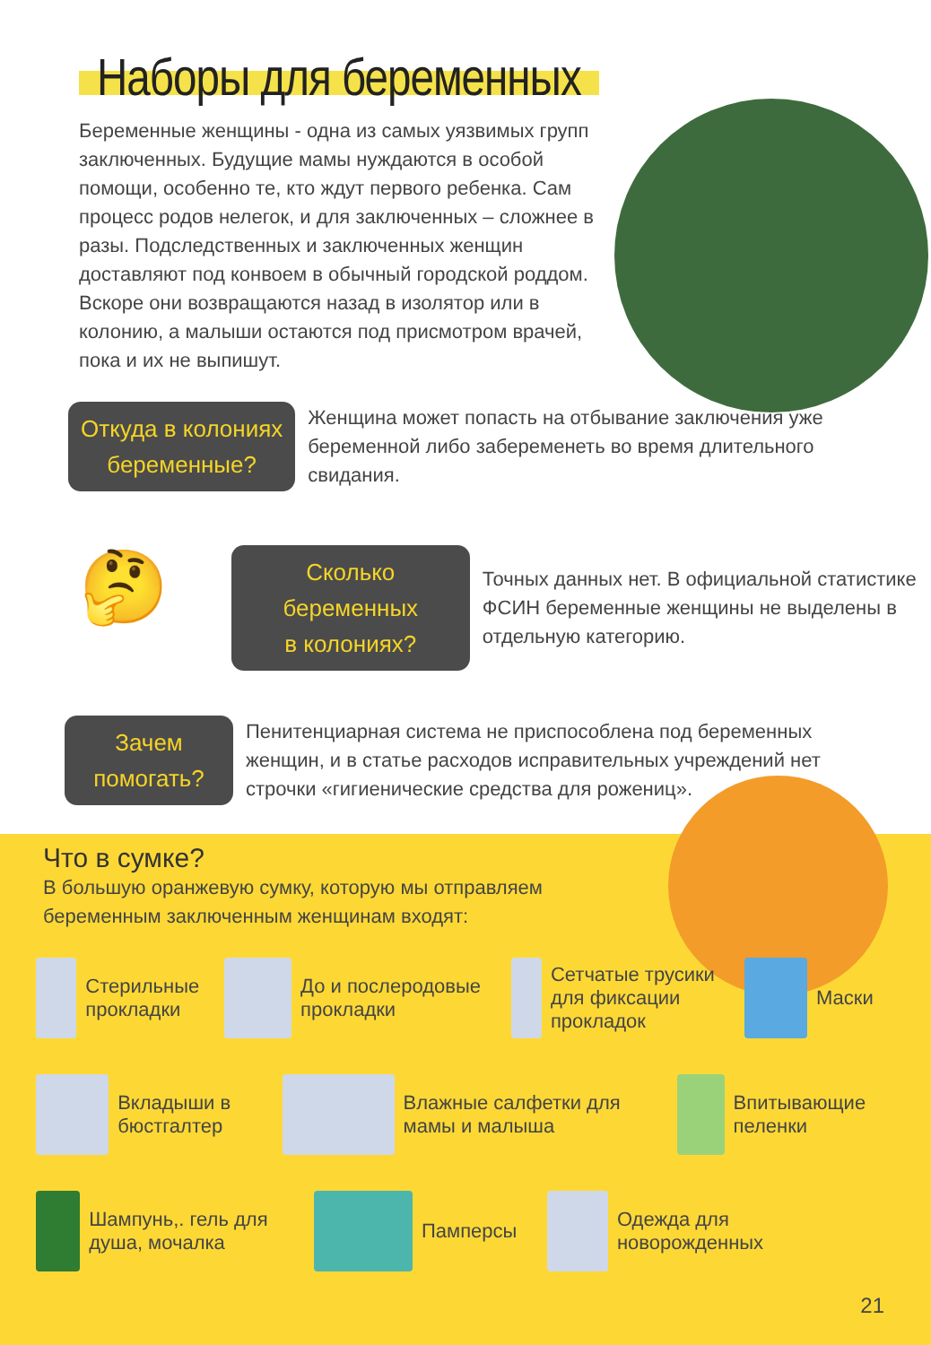Наборы для беременных
Беременные женщины - одна из самых уязвимых групп заключенных. Будущие мамы нуждаются в особой помощи, особенно те, кто ждут первого ребенка. Сам процесс родов нелегок, и для заключенных – сложнее в разы. Подследственных и заключенных женщин доставляют под конвоем в обычный городской роддом. Вскоре они возвращаются назад в изолятор или в колонию, а малыши остаются под присмотром врачей, пока и их не выпишут.
Откуда в колониях
беременные?
Женщина может попасть на отбывание заключения уже беременной либо забеременеть во время длительного свидания.
🤔
Сколько беременных
в колониях?
Точных данных нет. В официальной статистике ФСИН беременные женщины не выделены в отдельную категорию.
Зачем
помогать?
Пенитенциарная система не приспособлена под беременных женщин, и в статье расходов исправительных учреждений нет строчки «гигиенические средства для рожениц».
Что в сумке?
В большую оранжевую сумку, которую мы отправляем беременным заключенным женщинам входят:
Стерильные прокладки
До и послеродовые прокладки
Сетчатые трусики для фиксации прокладок
Маски
Вкладыши в бюстгалтер
Влажные салфетки для мамы и малыша
Впитывающие пеленки
Шампунь,. гель для душа, мочалка
Памперсы
Одежда для новорожденных
21